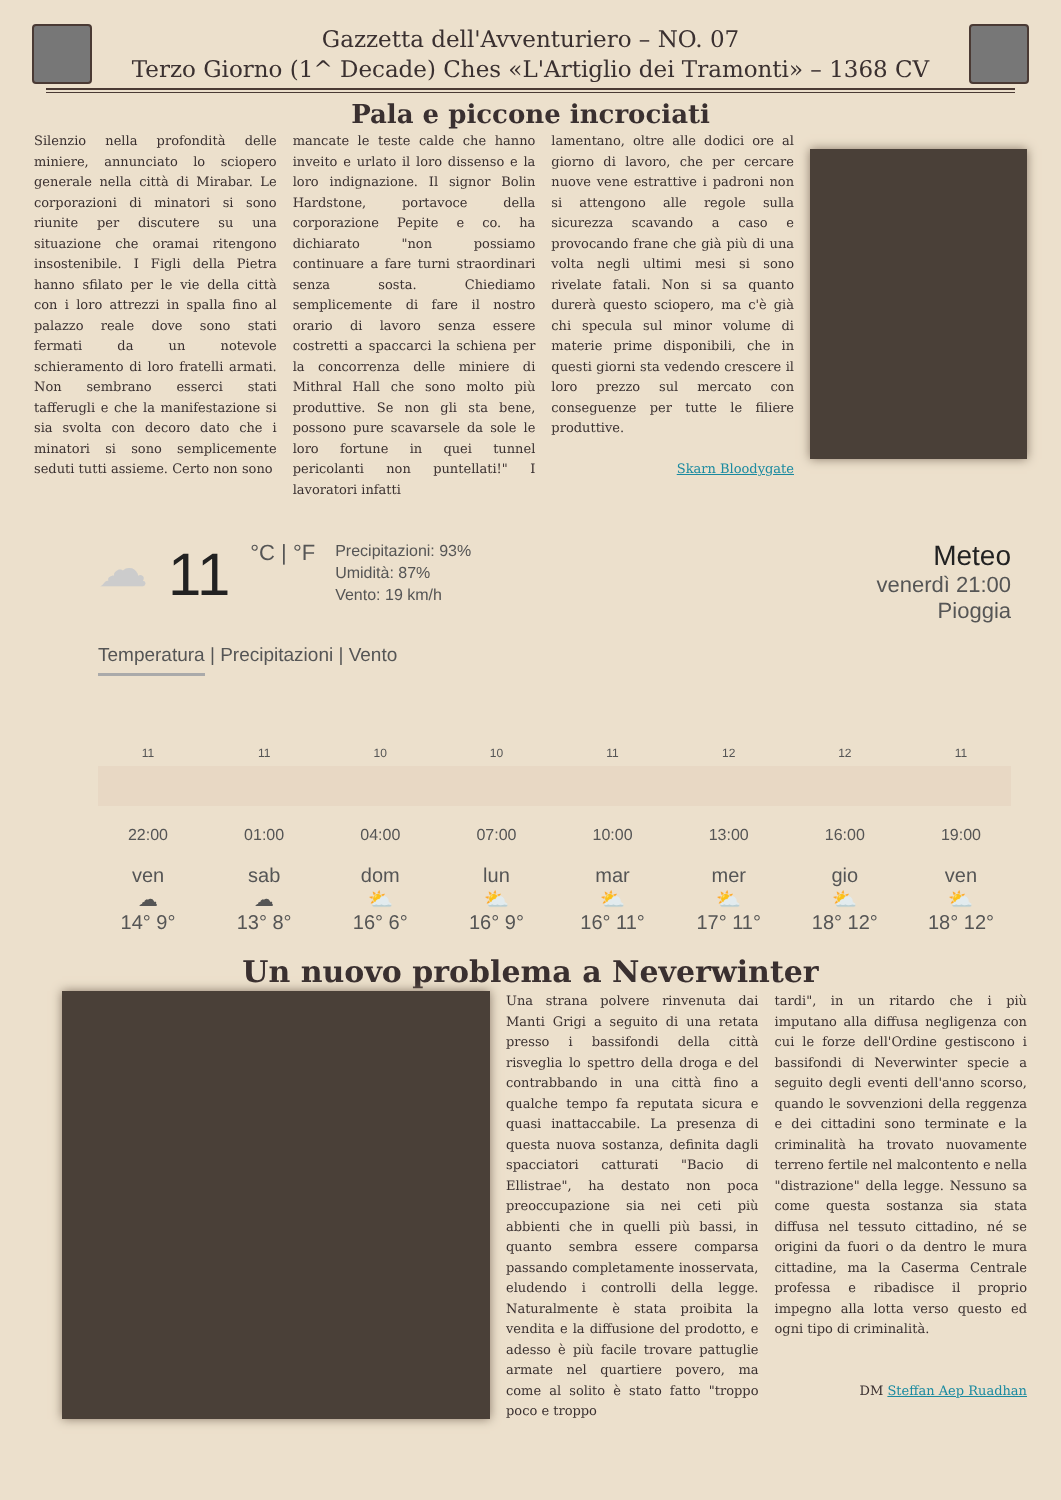Gazzetta dell'Avventuriero – NO. 07
Terzo Giorno (1^ Decade) Ches «L'Artiglio dei Tramonti» – 1368 CV
Pala e piccone incrociati
Silenzio nella profondità delle miniere, annunciato lo sciopero generale nella città di Mirabar. Le corporazioni di minatori si sono riunite per discutere su una situazione che oramai ritengono insostenibile. I Figli della Pietra hanno sfilato per le vie della città con i loro attrezzi in spalla fino al palazzo reale dove sono stati fermati da un notevole schieramento di loro fratelli armati. Non sembrano esserci stati tafferugli e che la manifestazione si sia svolta con decoro dato che i minatori si sono semplicemente seduti tutti assieme. Certo non sono
mancate le teste calde che hanno inveito e urlato il loro dissenso e la loro indignazione. Il signor Bolin Hardstone, portavoce della corporazione Pepite e co. ha dichiarato "non possiamo continuare a fare turni straordinari senza sosta. Chiediamo semplicemente di fare il nostro orario di lavoro senza essere costretti a spaccarci la schiena per la concorrenza delle miniere di Mithral Hall che sono molto più produttive. Se non gli sta bene, possono pure scavarsele da sole le loro fortune in quei tunnel pericolanti non puntellati!" I lavoratori infatti
lamentano, oltre alle dodici ore al giorno di lavoro, che per cercare nuove vene estrattive i padroni non si attengono alle regole sulla sicurezza scavando a caso e provocando frane che già più di una volta negli ultimi mesi si sono rivelate fatali. Non si sa quanto durerà questo sciopero, ma c'è già chi specula sul minor volume di materie prime disponibili, che in questi giorni sta vedendo crescere il loro prezzo sul mercato con conseguenze per tutte le filiere produttive.
Skarn Bloodygate
☁
11
°C | °F
Precipitazioni: 93%
Umidità: 87%
Vento: 19 km/h
Meteo
venerdì 21:00
Pioggia
Temperatura | Precipitazioni | Vento
11 11 10 10 11 12 12 11
22:00 01:00 04:00 07:00 10:00 13:00 16:00 19:00
ven
☁
14° 9°
sab
☁
13° 8°
dom
⛅
16° 6°
lun
⛅
16° 9°
mar
⛅
16° 11°
mer
⛅
17° 11°
gio
⛅
18° 12°
ven
⛅
18° 12°
Un nuovo problema a Neverwinter
Una strana polvere rinvenuta dai Manti Grigi a seguito di una retata presso i bassifondi della città risveglia lo spettro della droga e del contrabbando in una città fino a qualche tempo fa reputata sicura e quasi inattaccabile. La presenza di questa nuova sostanza, definita dagli spacciatori catturati "Bacio di Ellistrae", ha destato non poca preoccupazione sia nei ceti più abbienti che in quelli più bassi, in quanto sembra essere comparsa passando completamente inosservata, eludendo i controlli della legge. Naturalmente è stata proibita la vendita e la diffusione del prodotto, e adesso è più facile trovare pattuglie armate nel quartiere povero, ma come al solito è stato fatto "troppo poco e troppo
tardi", in un ritardo che i più imputano alla diffusa negligenza con cui le forze dell'Ordine gestiscono i bassifondi di Neverwinter specie a seguito degli eventi dell'anno scorso, quando le sovvenzioni della reggenza e dei cittadini sono terminate e la criminalità ha trovato nuovamente terreno fertile nel malcontento e nella "distrazione" della legge. Nessuno sa come questa sostanza sia stata diffusa nel tessuto cittadino, né se origini da fuori o da dentro le mura cittadine, ma la Caserma Centrale professa e ribadisce il proprio impegno alla lotta verso questo ed ogni tipo di criminalità.
DM Steffan Aep Ruadhan